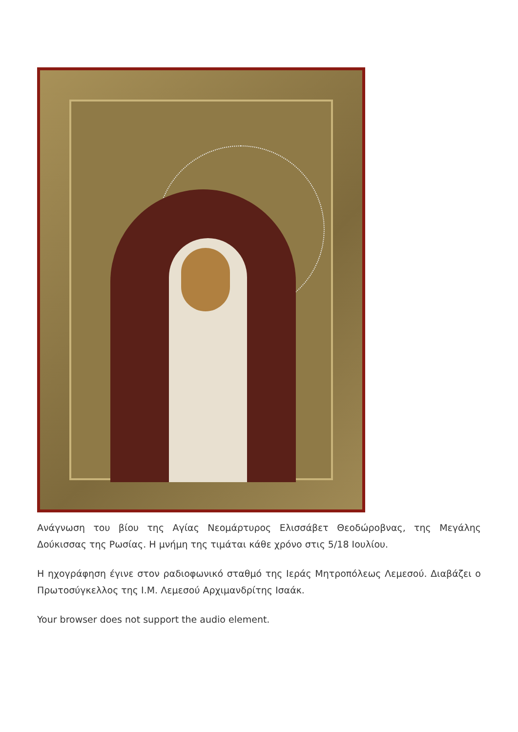Ανάγνωση του βίου της Αγίας Νεομάρτυρος Ελισσάβετ Θεοδώροβνας, της Μεγάλης Δούκισσας της Ρωσίας. Η μνήμη της τιμάται κάθε χρόνο στις 5/18 Ιουλίου.
Η ηχογράφηση έγινε στον ραδιοφωνικό σταθμό της Ιεράς Μητροπόλεως Λεμεσού. Διαβάζει ο Πρωτοσύγκελλος της Ι.Μ. Λεμεσού Αρχιμανδρίτης Ισαάκ.
Your browser does not support the audio element.